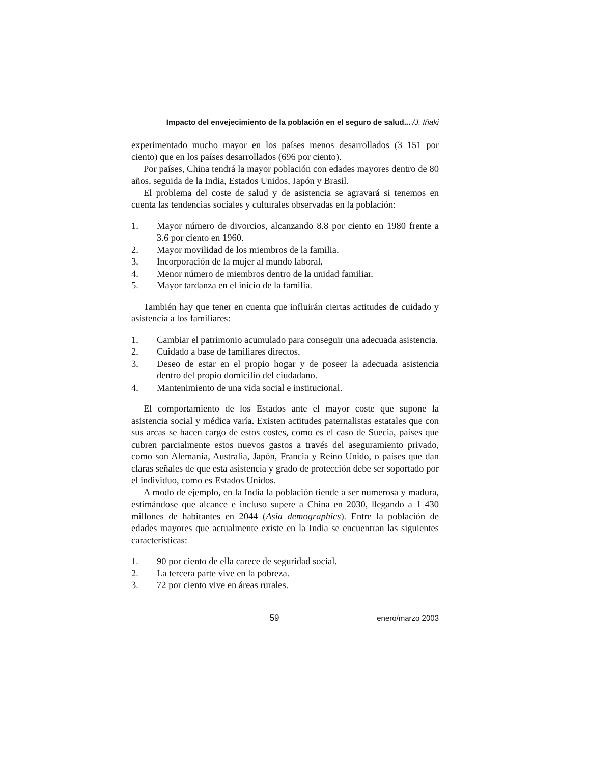Impacto del envejecimiento de la población en el seguro de salud... /J. Iñaki
experimentado mucho mayor en los países menos desarrollados (3 151 por ciento) que en los países desarrollados (696 por ciento).
Por países, China tendrá la mayor población con edades mayores dentro de 80 años, seguida de la India, Estados Unidos, Japón y Brasil.
El problema del coste de salud y de asistencia se agravará si tenemos en cuenta las tendencias sociales y culturales observadas en la población:
1. Mayor número de divorcios, alcanzando 8.8 por ciento en 1980 frente a 3.6 por ciento en 1960.
2. Mayor movilidad de los miembros de la familia.
3. Incorporación de la mujer al mundo laboral.
4. Menor número de miembros dentro de la unidad familiar.
5. Mayor tardanza en el inicio de la familia.
También hay que tener en cuenta que influirán ciertas actitudes de cuidado y asistencia a los familiares:
1. Cambiar el patrimonio acumulado para conseguir una adecuada asistencia.
2. Cuidado a base de familiares directos.
3. Deseo de estar en el propio hogar y de poseer la adecuada asistencia dentro del propio domicilio del ciudadano.
4. Mantenimiento de una vida social e institucional.
El comportamiento de los Estados ante el mayor coste que supone la asistencia social y médica varía. Existen actitudes paternalistas estatales que con sus arcas se hacen cargo de estos costes, como es el caso de Suecia, países que cubren parcialmente estos nuevos gastos a través del aseguramiento privado, como son Alemania, Australia, Japón, Francia y Reino Unido, o países que dan claras señales de que esta asistencia y grado de protección debe ser soportado por el individuo, como es Estados Unidos.
A modo de ejemplo, en la India la población tiende a ser numerosa y madura, estimándose que alcance e incluso supere a China en 2030, llegando a 1 430 millones de habitantes en 2044 (Asia demographics). Entre la población de edades mayores que actualmente existe en la India se encuentran las siguientes características:
1. 90 por ciento de ella carece de seguridad social.
2. La tercera parte vive en la pobreza.
3. 72 por ciento vive en áreas rurales.
59 enero/marzo 2003